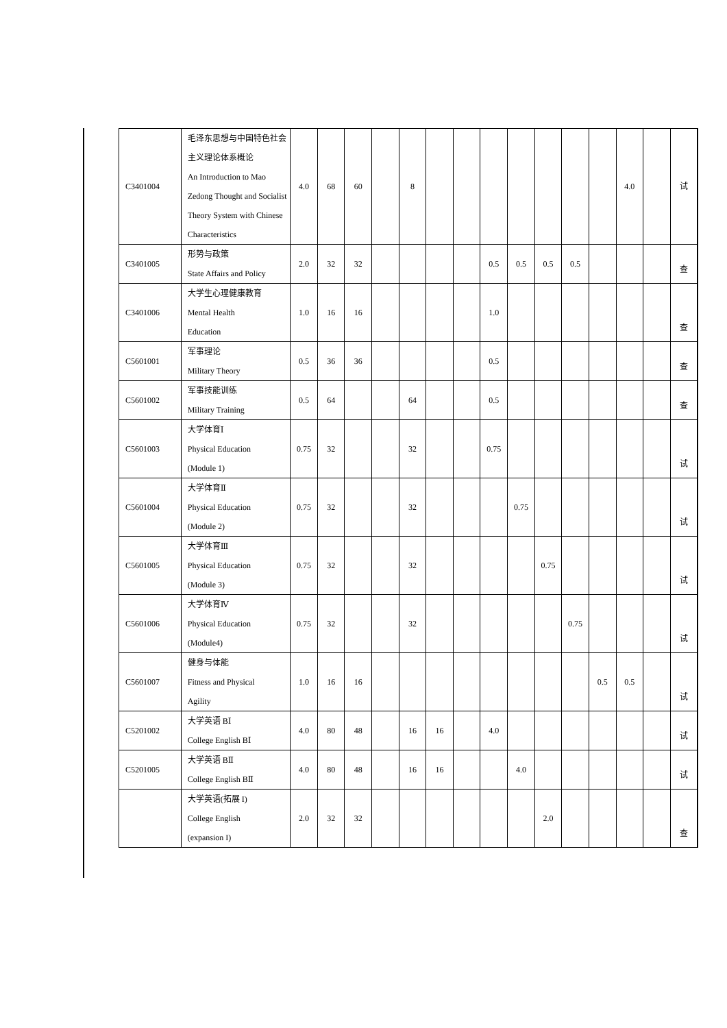| C3401004 | 毛泽东思想与中国特色社会主义理论体系概论 An Introduction to Mao Zedong Thought and Socialist Theory System with Chinese Characteristics | 4.0 | 68 | 60 | | 8 | | | | | | | | 4.0 | | 试 |
| C3401005 | 形势与政策 State Affairs and Policy | 2.0 | 32 | 32 | | | | | 0.5 | 0.5 | 0.5 | 0.5 | | | | 查 |
| C3401006 | 大学生心理健康教育 Mental Health Education | 1.0 | 16 | 16 | | | | | 1.0 | | | | | | | 查 |
| C5601001 | 军事理论 Military Theory | 0.5 | 36 | 36 | | | | | 0.5 | | | | | | | 查 |
| C5601002 | 军事技能训练 Military Training | 0.5 | 64 | | | 64 | | | 0.5 | | | | | | | 查 |
| C5601003 | 大学体育Ⅰ Physical Education (Module 1) | 0.75 | 32 | | | 32 | | | 0.75 | | | | | | | 试 |
| C5601004 | 大学体育Ⅱ Physical Education (Module 2) | 0.75 | 32 | | | 32 | | | | 0.75 | | | | | | 试 |
| C5601005 | 大学体育Ⅲ Physical Education (Module 3) | 0.75 | 32 | | | 32 | | | | | 0.75 | | | | | 试 |
| C5601006 | 大学体育Ⅳ Physical Education (Module4) | 0.75 | 32 | | | 32 | | | | | | 0.75 | | | | 试 |
| C5601007 | 健身与体能 Fitness and Physical Agility | 1.0 | 16 | 16 | | | | | | | | | 0.5 | 0.5 | | 试 |
| C5201002 | 大学英语 BⅠ College English BⅠ | 4.0 | 80 | 48 | | 16 | 16 | | 4.0 | | | | | | | 试 |
| C5201005 | 大学英语 BⅡ College English BⅡ | 4.0 | 80 | 48 | | 16 | 16 | | | 4.0 | | | | | | 试 |
| | 大学英语(拓展 I) College English (expansion I) | 2.0 | 32 | 32 | | | | | | | 2.0 | | | | | 查 |